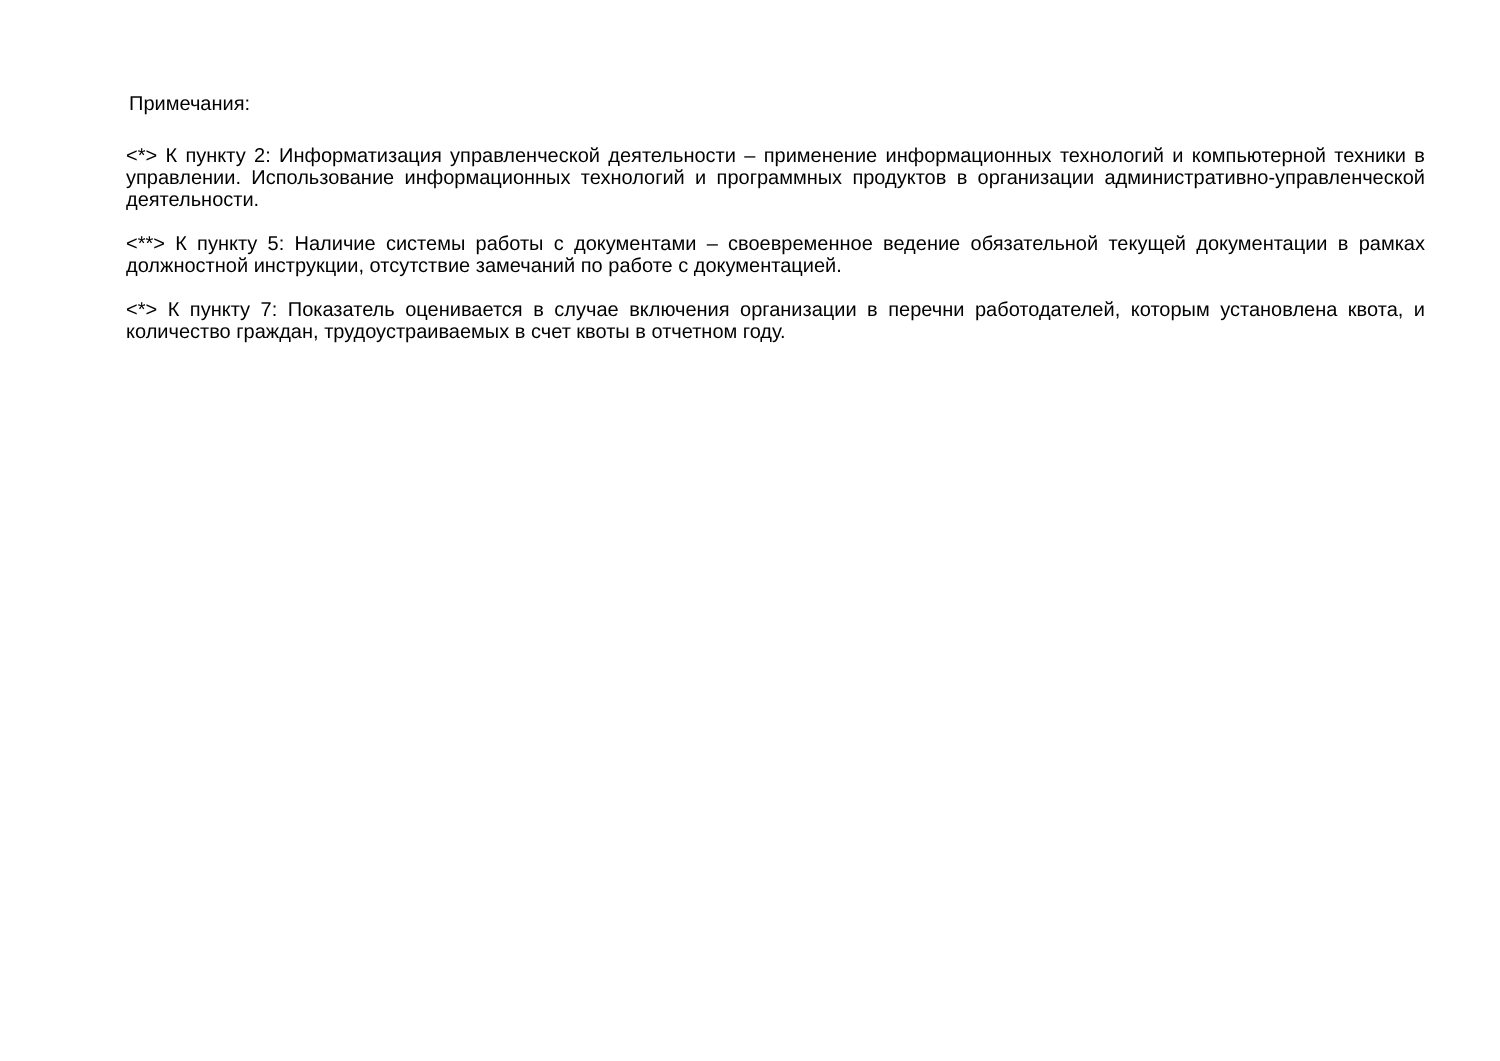Примечания:
<*> К пункту 2: Информатизация управленческой деятельности – применение информационных технологий и компьютерной техники в управлении. Использование информационных технологий и программных продуктов в организации административно-управленческой деятельности.
<**> К пункту 5: Наличие системы работы с документами – своевременное ведение обязательной текущей документации в рамках должностной инструкции, отсутствие замечаний по работе с документацией.
<*> К пункту 7: Показатель оценивается в случае включения организации в перечни работодателей, которым установлена квота, и количество граждан, трудоустраиваемых в счет квоты в отчетном году.